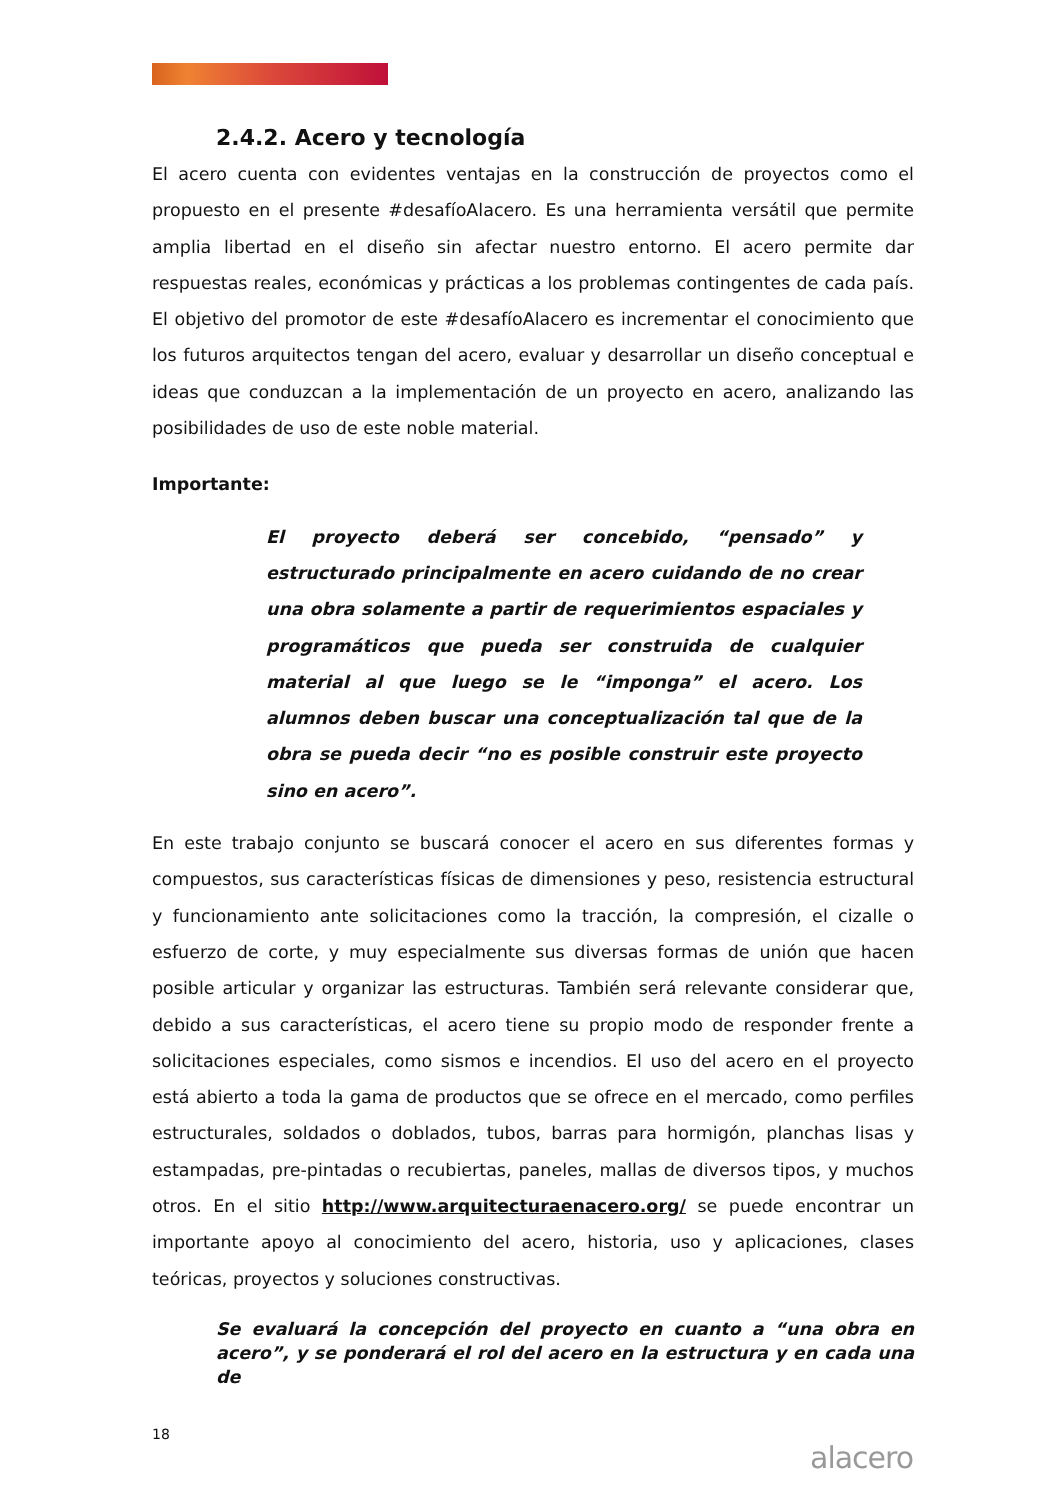2.4.2. Acero y tecnología
El acero cuenta con evidentes ventajas en la construcción de proyectos como el propuesto en el presente #desafíoAlacero. Es una herramienta versátil que permite amplia libertad en el diseño sin afectar nuestro entorno. El acero permite dar respuestas reales, económicas y prácticas a los problemas contingentes de cada país. El objetivo del promotor de este #desafíoAlacero es incrementar el conocimiento que los futuros arquitectos tengan del acero, evaluar y desarrollar un diseño conceptual e ideas que conduzcan a la implementación de un proyecto en acero, analizando las posibilidades de uso de este noble material.
Importante:
El proyecto deberá ser concebido, “pensado” y estructurado principalmente en acero cuidando de no crear una obra solamente a partir de requerimientos espaciales y programáticos que pueda ser construida de cualquier material al que luego se le “imponga” el acero. Los alumnos deben buscar una conceptualización tal que de la obra se pueda decir “no es posible construir este proyecto sino en acero”.
En este trabajo conjunto se buscará conocer el acero en sus diferentes formas y compuestos, sus características físicas de dimensiones y peso, resistencia estructural y funcionamiento ante solicitaciones como la tracción, la compresión, el cizalle o esfuerzo de corte, y muy especialmente sus diversas formas de unión que hacen posible articular y organizar las estructuras. También será relevante considerar que, debido a sus características, el acero tiene su propio modo de responder frente a solicitaciones especiales, como sismos e incendios. El uso del acero en el proyecto está abierto a toda la gama de productos que se ofrece en el mercado, como perfiles estructurales, soldados o doblados, tubos, barras para hormigón, planchas lisas y estampadas, pre-pintadas o recubiertas, paneles, mallas de diversos tipos, y muchos otros. En el sitio http://www.arquitecturaenacero.org/ se puede encontrar un importante apoyo al conocimiento del acero, historia, uso y aplicaciones, clases teóricas, proyectos y soluciones constructivas.
Se evaluará la concepción del proyecto en cuanto a “una obra en acero”, y se ponderará el rol del acero en la estructura y en cada una de
18
alacero